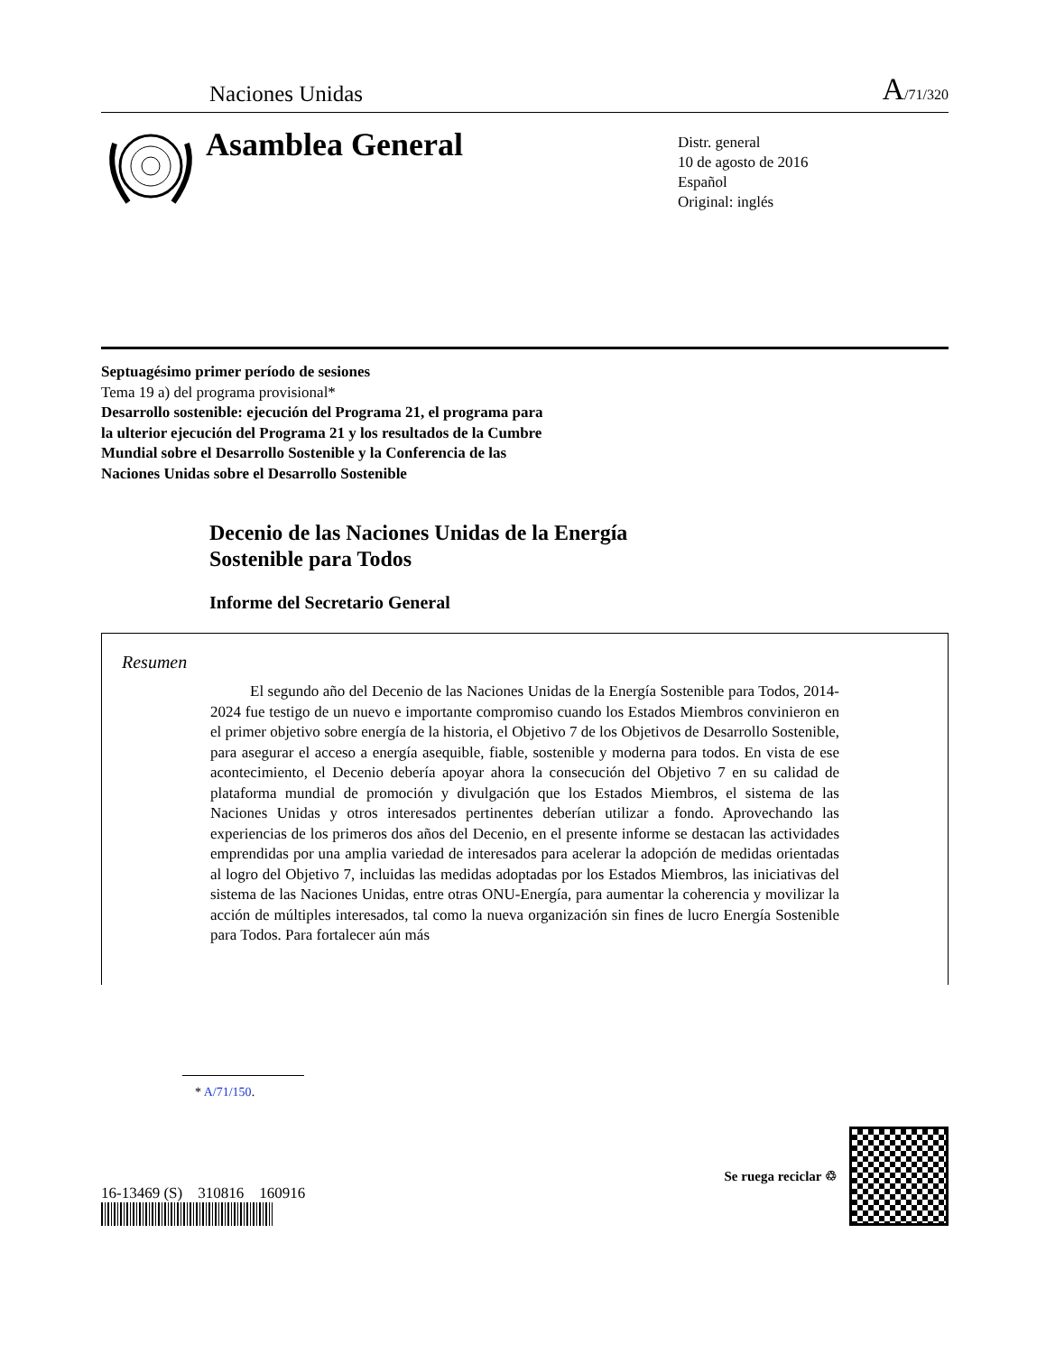Naciones Unidas
A/71/320
Asamblea General
Distr. general
10 de agosto de 2016
Español
Original: inglés
Septuagésimo primer período de sesiones
Tema 19 a) del programa provisional*
Desarrollo sostenible: ejecución del Programa 21, el programa para la ulterior ejecución del Programa 21 y los resultados de la Cumbre Mundial sobre el Desarrollo Sostenible y la Conferencia de las Naciones Unidas sobre el Desarrollo Sostenible
Decenio de las Naciones Unidas de la Energía
Sostenible para Todos
Informe del Secretario General
Resumen
El segundo año del Decenio de las Naciones Unidas de la Energía Sostenible para Todos, 2014-2024 fue testigo de un nuevo e importante compromiso cuando los Estados Miembros convinieron en el primer objetivo sobre energía de la historia, el Objetivo 7 de los Objetivos de Desarrollo Sostenible, para asegurar el acceso a energía asequible, fiable, sostenible y moderna para todos. En vista de ese acontecimiento, el Decenio debería apoyar ahora la consecución del Objetivo 7 en su calidad de plataforma mundial de promoción y divulgación que los Estados Miembros, el sistema de las Naciones Unidas y otros interesados pertinentes deberían utilizar a fondo. Aprovechando las experiencias de los primeros dos años del Decenio, en el presente informe se destacan las actividades emprendidas por una amplia variedad de interesados para acelerar la adopción de medidas orientadas al logro del Objetivo 7, incluidas las medidas adoptadas por los Estados Miembros, las iniciativas del sistema de las Naciones Unidas, entre otras ONU-Energía, para aumentar la coherencia y movilizar la acción de múltiples interesados, tal como la nueva organización sin fines de lucro Energía Sostenible para Todos. Para fortalecer aún más
* A/71/150.
16-13469 (S) 310816 160916
Se ruega reciclar ♲